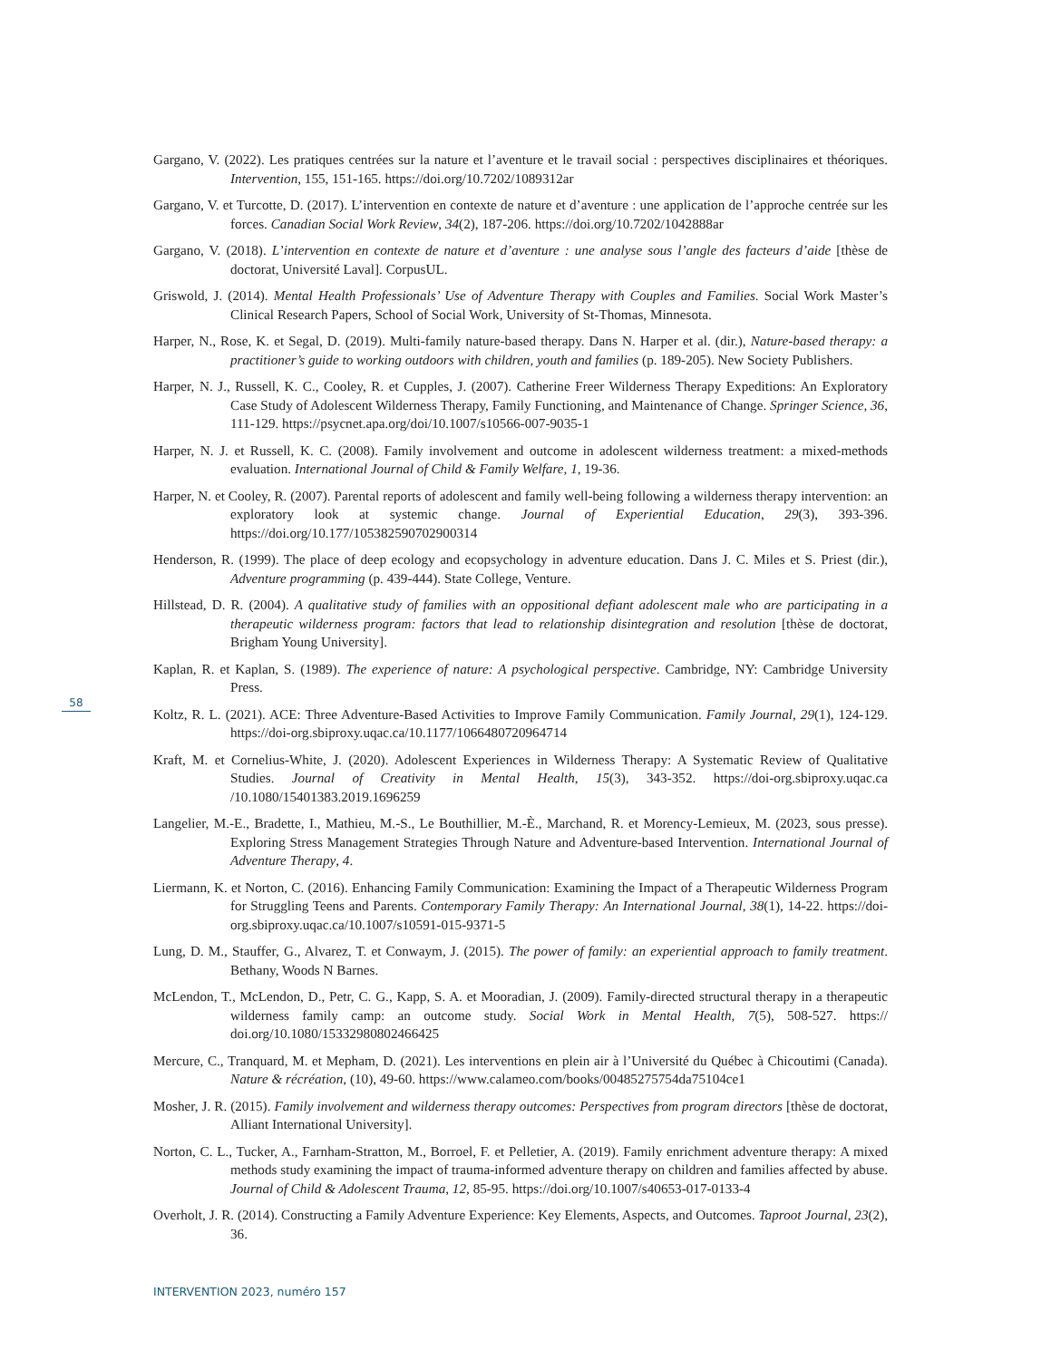Gargano, V. (2022). Les pratiques centrées sur la nature et l’aventure et le travail social : perspectives disciplinaires et théoriques. Intervention, 155, 151-165. https://doi.org/10.7202/1089312ar
Gargano, V. et Turcotte, D. (2017). L’intervention en contexte de nature et d’aventure : une application de l’approche centrée sur les forces. Canadian Social Work Review, 34(2), 187-206. https://doi.org/10.7202/1042888ar
Gargano, V. (2018). L’intervention en contexte de nature et d’aventure : une analyse sous l’angle des facteurs d’aide [thèse de doctorat, Université Laval]. CorpusUL.
Griswold, J. (2014). Mental Health Professionals’ Use of Adventure Therapy with Couples and Families. Social Work Master’s Clinical Research Papers, School of Social Work, University of St-Thomas, Minnesota.
Harper, N., Rose, K. et Segal, D. (2019). Multi-family nature-based therapy. Dans N. Harper et al. (dir.), Nature-based therapy: a practitioner’s guide to working outdoors with children, youth and families (p. 189-205). New Society Publishers.
Harper, N. J., Russell, K. C., Cooley, R. et Cupples, J. (2007). Catherine Freer Wilderness Therapy Expeditions: An Exploratory Case Study of Adolescent Wilderness Therapy, Family Functioning, and Maintenance of Change. Springer Science, 36, 111-129. https://psycnet.apa.org/doi/10.1007/s10566-007-9035-1
Harper, N. J. et Russell, K. C. (2008). Family involvement and outcome in adolescent wilderness treatment: a mixed-methods evaluation. International Journal of Child & Family Welfare, 1, 19-36.
Harper, N. et Cooley, R. (2007). Parental reports of adolescent and family well-being following a wilderness therapy intervention: an exploratory look at systemic change. Journal of Experiential Education, 29(3), 393-396. https://doi.org/10.177/105382590702900314
Henderson, R. (1999). The place of deep ecology and ecopsychology in adventure education. Dans J. C. Miles et S. Priest (dir.), Adventure programming (p. 439-444). State College, Venture.
Hillstead, D. R. (2004). A qualitative study of families with an oppositional defiant adolescent male who are participating in a therapeutic wilderness program: factors that lead to relationship disintegration and resolution [thèse de doctorat, Brigham Young University].
Kaplan, R. et Kaplan, S. (1989). The experience of nature: A psychological perspective. Cambridge, NY: Cambridge University Press.
Koltz, R. L. (2021). ACE: Three Adventure-Based Activities to Improve Family Communication. Family Journal, 29(1), 124-129. https://doi-org.sbiproxy.uqac.ca/10.1177/1066480720964714
Kraft, M. et Cornelius-White, J. (2020). Adolescent Experiences in Wilderness Therapy: A Systematic Review of Qualitative Studies. Journal of Creativity in Mental Health, 15(3), 343-352. https://doi-org.sbiproxy.uqac.ca /10.1080/15401383.2019.1696259
Langelier, M.-E., Bradette, I., Mathieu, M.-S., Le Bouthillier, M.-È., Marchand, R. et Morency-Lemieux, M. (2023, sous presse). Exploring Stress Management Strategies Through Nature and Adventure-based Intervention. International Journal of Adventure Therapy, 4.
Liermann, K. et Norton, C. (2016). Enhancing Family Communication: Examining the Impact of a Therapeutic Wilderness Program for Struggling Teens and Parents. Contemporary Family Therapy: An International Journal, 38(1), 14-22. https://doi-org.sbiproxy.uqac.ca/10.1007/s10591-015-9371-5
Lung, D. M., Stauffer, G., Alvarez, T. et Conwaym, J. (2015). The power of family: an experiential approach to family treatment. Bethany, Woods N Barnes.
McLendon, T., McLendon, D., Petr, C. G., Kapp, S. A. et Mooradian, J. (2009). Family-directed structural therapy in a therapeutic wilderness family camp: an outcome study. Social Work in Mental Health, 7(5), 508-527. https:// doi.org/10.1080/15332980802466425
Mercure, C., Tranquard, M. et Mepham, D. (2021). Les interventions en plein air à l’Université du Québec à Chicoutimi (Canada). Nature & récréation, (10), 49-60. https://www.calameo.com/books/00485275754da75104ce1
Mosher, J. R. (2015). Family involvement and wilderness therapy outcomes: Perspectives from program directors [thèse de doctorat, Alliant International University].
Norton, C. L., Tucker, A., Farnham-Stratton, M., Borroel, F. et Pelletier, A. (2019). Family enrichment adventure therapy: A mixed methods study examining the impact of trauma-informed adventure therapy on children and families affected by abuse. Journal of Child & Adolescent Trauma, 12, 85-95. https://doi.org/10.1007/s40653-017-0133-4
Overholt, J. R. (2014). Constructing a Family Adventure Experience: Key Elements, Aspects, and Outcomes. Taproot Journal, 23(2), 36.
58
INTERVENTION 2023, numéro 157